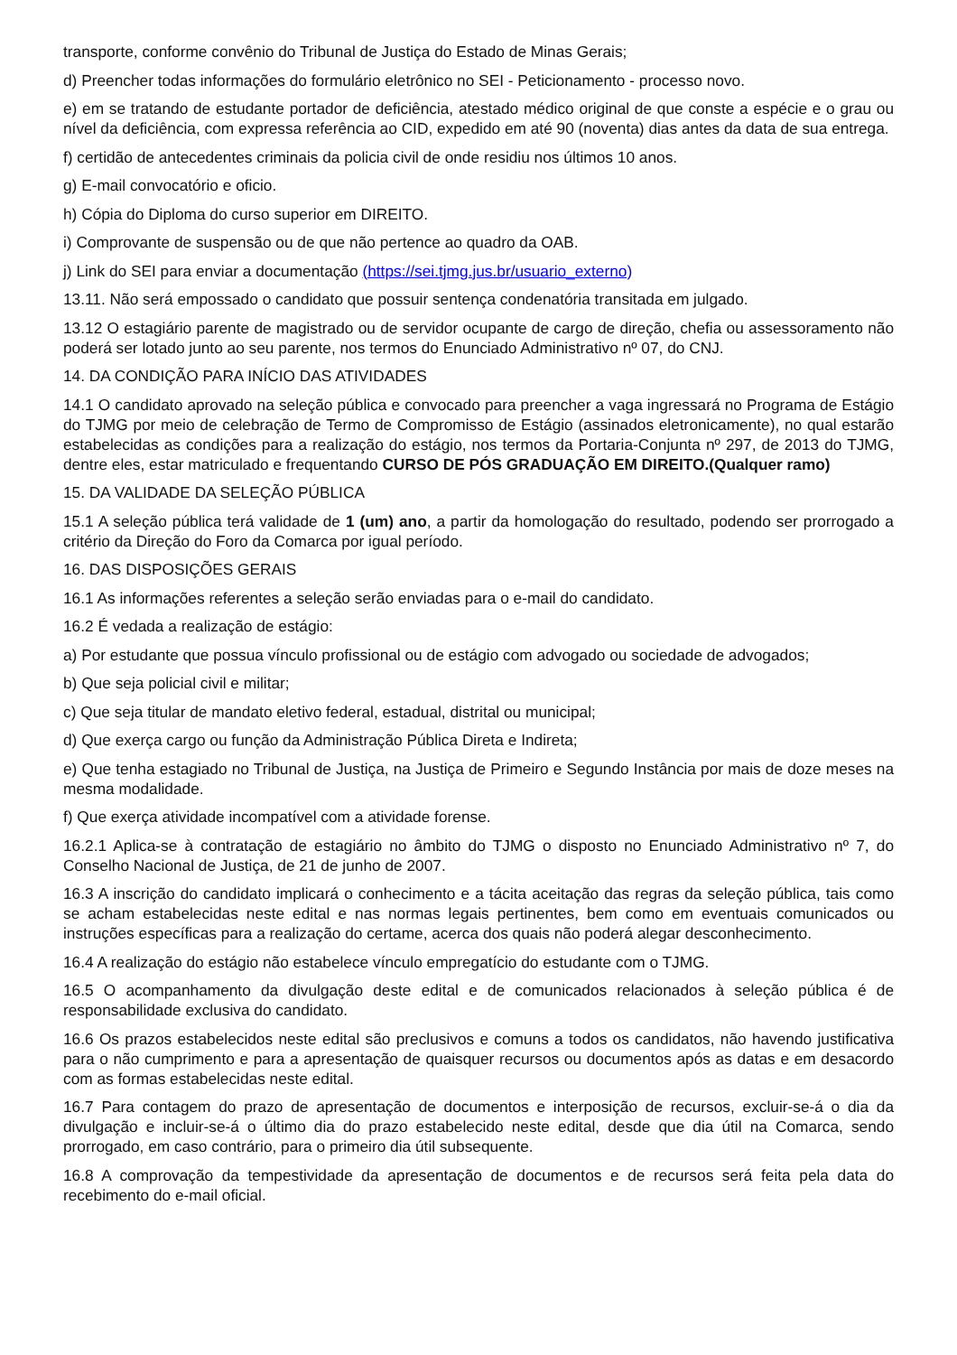transporte, conforme convênio do Tribunal de Justiça do Estado de Minas Gerais;
d) Preencher todas informações do formulário eletrônico no SEI - Peticionamento - processo novo.
e) em se tratando de estudante portador de deficiência, atestado médico original de que conste a espécie e o grau ou nível da deficiência, com expressa referência ao CID, expedido em até 90 (noventa) dias antes da data de sua entrega.
f) certidão de antecedentes criminais da policia civil de onde residiu nos últimos 10 anos.
g) E-mail convocatório e oficio.
h) Cópia do Diploma do curso superior em DIREITO.
i) Comprovante de suspensão ou de que não pertence ao quadro da OAB.
j) Link do SEI para enviar a documentação (https://sei.tjmg.jus.br/usuario_externo)
13.11. Não será empossado o candidato que possuir sentença condenatória transitada em julgado.
13.12 O estagiário parente de magistrado ou de servidor ocupante de cargo de direção, chefia ou assessoramento não poderá ser lotado junto ao seu parente, nos termos do Enunciado Administrativo nº 07, do CNJ.
14. DA CONDIÇÃO PARA INÍCIO DAS ATIVIDADES
14.1 O candidato aprovado na seleção pública e convocado para preencher a vaga ingressará no Programa de Estágio do TJMG por meio de celebração de Termo de Compromisso de Estágio (assinados eletronicamente), no qual estarão estabelecidas as condições para a realização do estágio, nos termos da Portaria-Conjunta nº 297, de 2013 do TJMG, dentre eles, estar matriculado e frequentando CURSO DE PÓS GRADUAÇÃO EM DIREITO.(Qualquer ramo)
15. DA VALIDADE DA SELEÇÃO PÚBLICA
15.1 A seleção pública terá validade de 1 (um) ano, a partir da homologação do resultado, podendo ser prorrogado a critério da Direção do Foro da Comarca por igual período.
16. DAS DISPOSIÇÕES GERAIS
16.1 As informações referentes a seleção serão enviadas para o e-mail do candidato.
16.2 É vedada a realização de estágio:
a) Por estudante que possua vínculo profissional ou de estágio com advogado ou sociedade de advogados;
b) Que seja policial civil e militar;
c) Que seja titular de mandato eletivo federal, estadual, distrital ou municipal;
d) Que exerça cargo ou função da Administração Pública Direta e Indireta;
e) Que tenha estagiado no Tribunal de Justiça, na Justiça de Primeiro e Segundo Instância por mais de doze meses na mesma modalidade.
f) Que exerça atividade incompatível com a atividade forense.
16.2.1 Aplica-se à contratação de estagiário no âmbito do TJMG o disposto no Enunciado Administrativo nº 7, do Conselho Nacional de Justiça, de 21 de junho de 2007.
16.3 A inscrição do candidato implicará o conhecimento e a tácita aceitação das regras da seleção pública, tais como se acham estabelecidas neste edital e nas normas legais pertinentes, bem como em eventuais comunicados ou instruções específicas para a realização do certame, acerca dos quais não poderá alegar desconhecimento.
16.4 A realização do estágio não estabelece vínculo empregatício do estudante com o TJMG.
16.5 O acompanhamento da divulgação deste edital e de comunicados relacionados à seleção pública é de responsabilidade exclusiva do candidato.
16.6 Os prazos estabelecidos neste edital são preclusivos e comuns a todos os candidatos, não havendo justificativa para o não cumprimento e para a apresentação de quaisquer recursos ou documentos após as datas e em desacordo com as formas estabelecidas neste edital.
16.7 Para contagem do prazo de apresentação de documentos e interposição de recursos, excluir-se-á o dia da divulgação e incluir-se-á o último dia do prazo estabelecido neste edital, desde que dia útil na Comarca, sendo prorrogado, em caso contrário, para o primeiro dia útil subsequente.
16.8 A comprovação da tempestividade da apresentação de documentos e de recursos será feita pela data do recebimento do e-mail oficial.